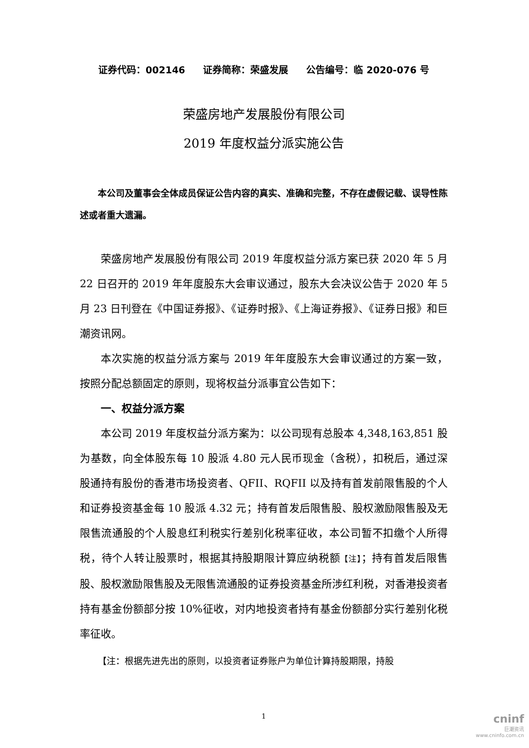证券代码：002146 证券简称：荣盛发展 公告编号：临 2020-076 号
荣盛房地产发展股份有限公司
2019 年度权益分派实施公告
本公司及董事会全体成员保证公告内容的真实、准确和完整，不存在虚假记载、误导性陈述或者重大遗漏。
荣盛房地产发展股份有限公司 2019 年度权益分派方案已获 2020 年 5 月 22 日召开的 2019 年年度股东大会审议通过，股东大会决议公告于 2020 年 5 月 23 日刊登在《中国证券报》、《证券时报》、《上海证券报》、《证券日报》和巨潮资讯网。
本次实施的权益分派方案与 2019 年年度股东大会审议通过的方案一致，按照分配总额固定的原则，现将权益分派事宜公告如下：
一、权益分派方案
本公司 2019 年度权益分派方案为：以公司现有总股本 4,348,163,851 股为基数，向全体股东每 10 股派 4.80 元人民币现金（含税），扣税后，通过深股通持有股份的香港市场投资者、QFII、RQFII 以及持有首发前限售股的个人和证券投资基金每 10 股派 4.32 元；持有首发后限售股、股权激励限售股及无限售流通股的个人股息红利税实行差别化税率征收，本公司暂不扣缴个人所得税，待个人转让股票时，根据其持股期限计算应纳税额【注】；持有首发后限售股、股权激励限售股及无限售流通股的证券投资基金所涉红利税，对香港投资者持有基金份额部分按 10%征收，对内地投资者持有基金份额部分实行差别化税率征收。
【注：根据先进先出的原则，以投资者证券账户为单位计算持股期限，持股
1
cninf
巨潮资讯
www.cninfo.com.cn